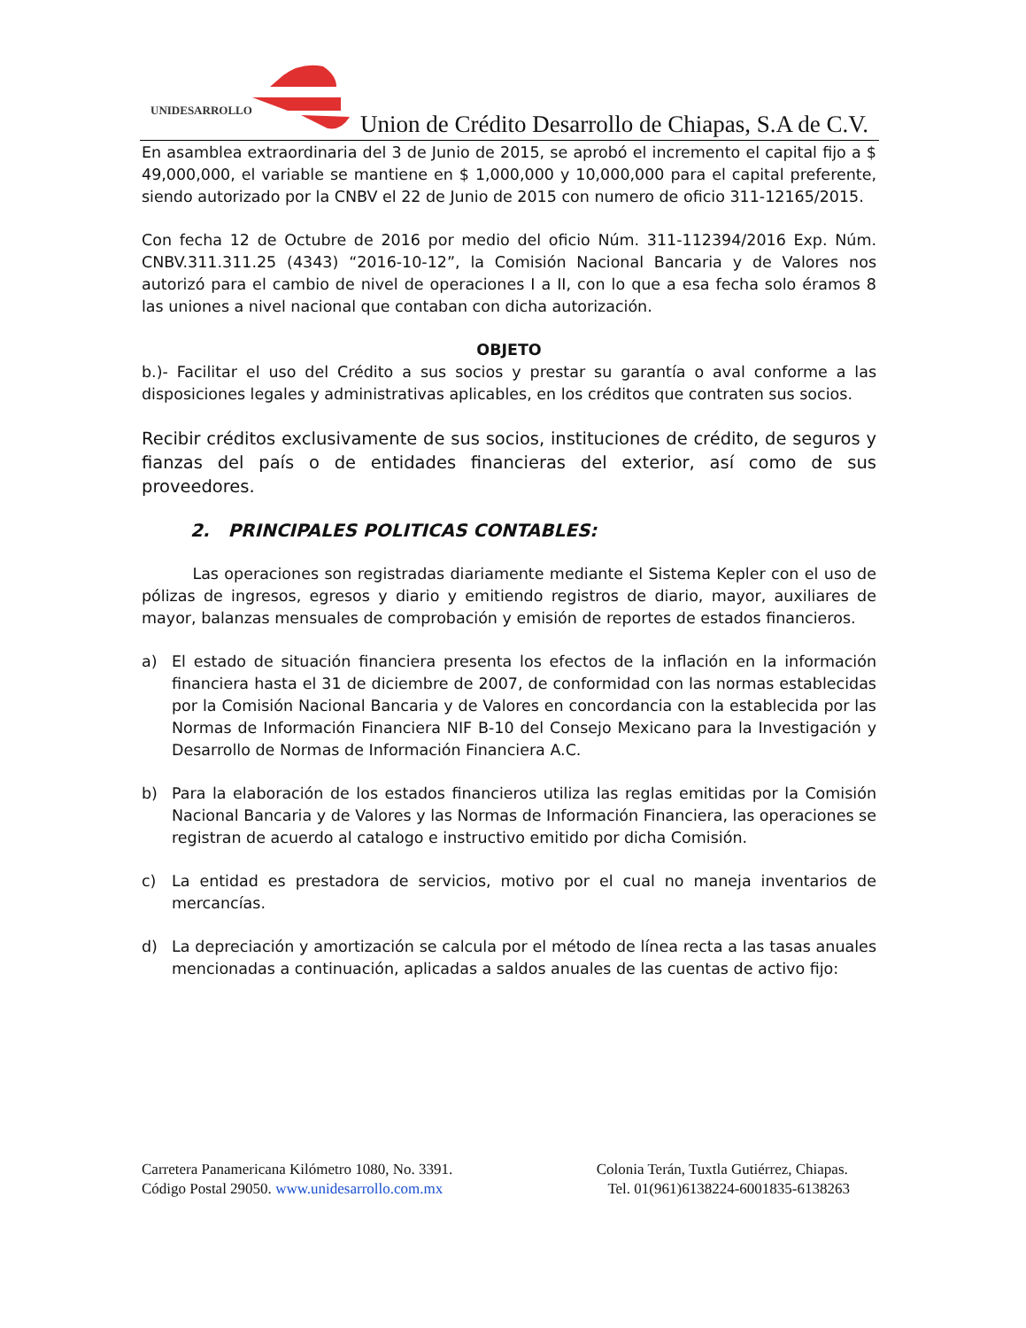UNIDESARROLLO
Union de Crédito Desarrollo de Chiapas, S.A de C.V.
En asamblea extraordinaria del 3 de Junio de 2015, se aprobó el incremento el capital fijo a $ 49,000,000, el variable se mantiene en $ 1,000,000 y 10,000,000 para el capital preferente, siendo autorizado por la CNBV el 22 de Junio de 2015 con numero de oficio 311-12165/2015.
Con fecha 12 de Octubre de 2016 por medio del oficio Núm. 311-112394/2016 Exp. Núm. CNBV.311.311.25 (4343) “2016-10-12”, la Comisión Nacional Bancaria y de Valores nos autorizó para el cambio de nivel de operaciones I a II, con lo que a esa fecha solo éramos 8 las uniones a nivel nacional que contaban con dicha autorización.
OBJETO
b.)- Facilitar el uso del Crédito a sus socios y prestar su garantía o aval conforme a las disposiciones legales y administrativas aplicables, en los créditos que contraten sus socios.
Recibir créditos exclusivamente de sus socios, instituciones de crédito, de seguros y fianzas del país o de entidades financieras del exterior, así como de sus proveedores.
2. PRINCIPALES POLITICAS CONTABLES:
Las operaciones son registradas diariamente mediante el Sistema Kepler con el uso de pólizas de ingresos, egresos y diario y emitiendo registros de diario, mayor, auxiliares de mayor, balanzas mensuales de comprobación y emisión de reportes de estados financieros.
a) El estado de situación financiera presenta los efectos de la inflación en la información financiera hasta el 31 de diciembre de 2007, de conformidad con las normas establecidas por la Comisión Nacional Bancaria y de Valores en concordancia con la establecida por las Normas de Información Financiera NIF B-10 del Consejo Mexicano para la Investigación y Desarrollo de Normas de Información Financiera A.C.
b) Para la elaboración de los estados financieros utiliza las reglas emitidas por la Comisión Nacional Bancaria y de Valores y las Normas de Información Financiera, las operaciones se registran de acuerdo al catalogo e instructivo emitido por dicha Comisión.
c) La entidad es prestadora de servicios, motivo por el cual no maneja inventarios de mercancías.
d) La depreciación y amortización se calcula por el método de línea recta a las tasas anuales mencionadas a continuación, aplicadas a saldos anuales de las cuentas de activo fijo:
Carretera Panamericana Kilómetro 1080, No. 3391.
Código Postal 29050. www.unidesarrollo.com.mx
Colonia Terán, Tuxtla Gutiérrez, Chiapas.
Tel. 01(961)6138224-6001835-6138263